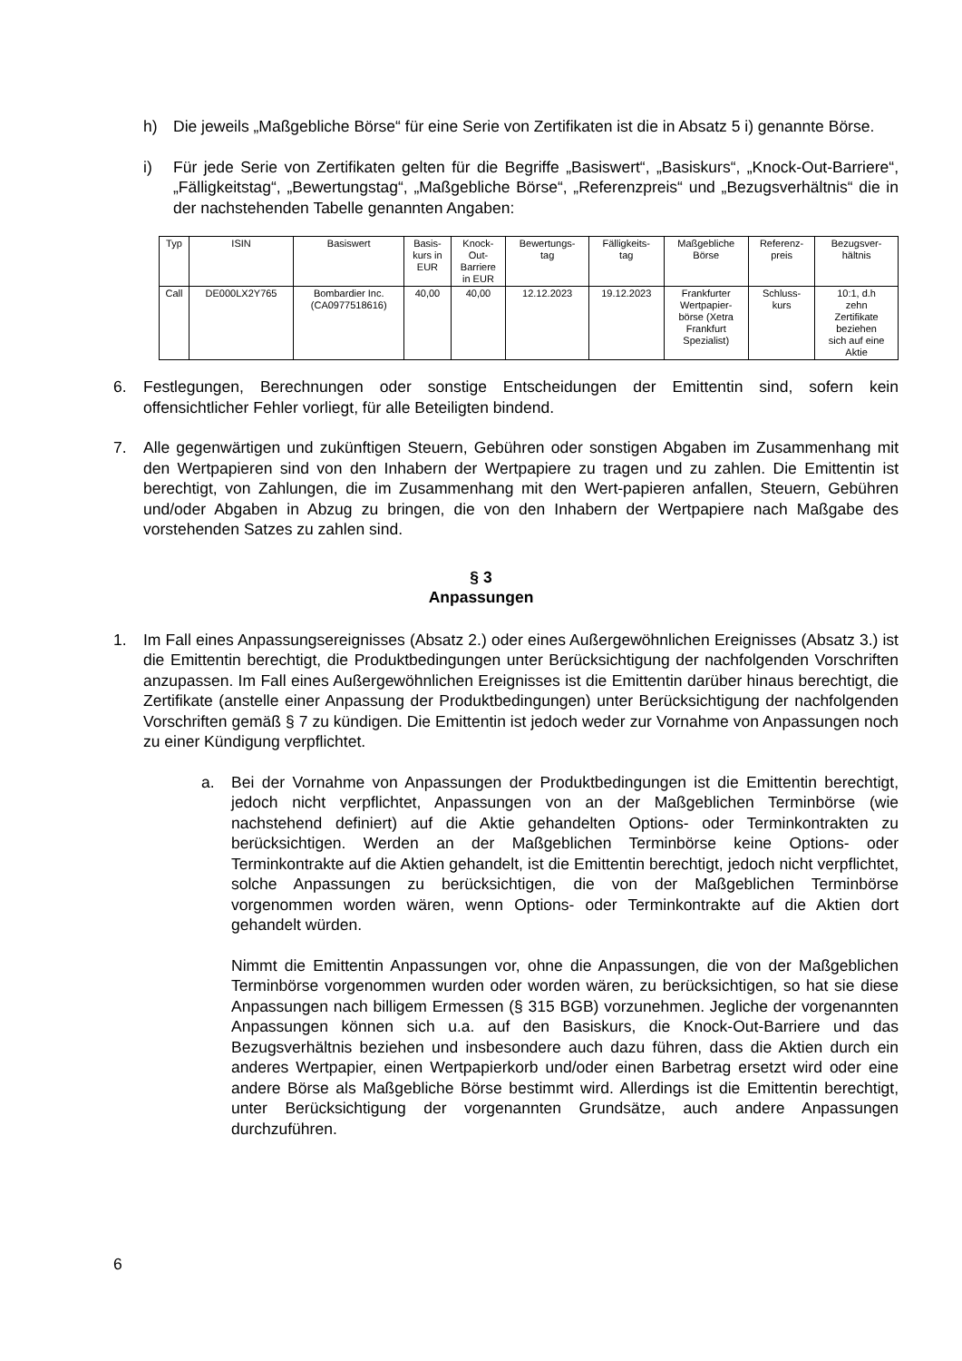h) Die jeweils „Maßgebliche Börse“ für eine Serie von Zertifikaten ist die in Absatz 5 i) genannte Börse.
i) Für jede Serie von Zertifikaten gelten für die Begriffe „Basiswert“, „Basiskurs“, „Knock-Out-Barriere“, „Fälligkeitstag“, „Bewertungstag“, „Maßgebliche Börse“, „Referenzpreis“ und „Bezugsverhältnis“ die in der nachstehenden Tabelle genannten Angaben:
| Typ | ISIN | Basiswert | Basis- kurs in EUR | Knock- Out- Barriere in EUR | Bewertungs- tag | Fälligkeits- tag | Maßgebliche Börse | Referenz- preis | Bezugsver- hältnis |
| --- | --- | --- | --- | --- | --- | --- | --- | --- | --- |
| Call | DE000LX2Y765 | Bombardier Inc. (CA0977518616) | 40,00 | 40,00 | 12.12.2023 | 19.12.2023 | Frankfurter Wertpapier- börse (Xetra Frankfurt Spezialist) | Schluss- kurs | 10:1, d.h zehn Zertifikate beziehen sich auf eine Aktie |
6. Festlegungen, Berechnungen oder sonstige Entscheidungen der Emittentin sind, sofern kein offensichtlicher Fehler vorliegt, für alle Beteiligten bindend.
7. Alle gegenwärtigen und zukünftigen Steuern, Gebühren oder sonstigen Abgaben im Zusammenhang mit den Wertpapieren sind von den Inhabern der Wertpapiere zu tragen und zu zahlen. Die Emittentin ist berechtigt, von Zahlungen, die im Zusammenhang mit den Wert-papieren anfallen, Steuern, Gebühren und/oder Abgaben in Abzug zu bringen, die von den Inhabern der Wertpapiere nach Maßgabe des vorstehenden Satzes zu zahlen sind.
§ 3
Anpassungen
1. Im Fall eines Anpassungsereignisses (Absatz 2.) oder eines Außergewöhnlichen Ereignisses (Absatz 3.) ist die Emittentin berechtigt, die Produktbedingungen unter Berücksichtigung der nachfolgenden Vorschriften anzupassen. Im Fall eines Außergewöhnlichen Ereignisses ist die Emittentin darüber hinaus berechtigt, die Zertifikate (anstelle einer Anpassung der Produktbedingungen) unter Berücksichtigung der nachfolgenden Vorschriften gemäß § 7 zu kündigen. Die Emittentin ist jedoch weder zur Vornahme von Anpassungen noch zu einer Kündigung verpflichtet.
a. Bei der Vornahme von Anpassungen der Produktbedingungen ist die Emittentin berechtigt, jedoch nicht verpflichtet, Anpassungen von an der Maßgeblichen Terminbörse (wie nachstehend definiert) auf die Aktie gehandelten Options- oder Terminkontrakten zu berücksichtigen. Werden an der Maßgeblichen Terminbörse keine Options- oder Terminkontrakte auf die Aktien gehandelt, ist die Emittentin berechtigt, jedoch nicht verpflichtet, solche Anpassungen zu berücksichtigen, die von der Maßgeblichen Terminbörse vorgenommen worden wären, wenn Options- oder Terminkontrakte auf die Aktien dort gehandelt würden.
Nimmt die Emittentin Anpassungen vor, ohne die Anpassungen, die von der Maßgeblichen Terminbörse vorgenommen wurden oder worden wären, zu berücksichtigen, so hat sie diese Anpassungen nach billigem Ermessen (§ 315 BGB) vorzunehmen. Jegliche der vorgenannten Anpassungen können sich u.a. auf den Basiskurs, die Knock-Out-Barriere und das Bezugsverhältnis beziehen und insbesondere auch dazu führen, dass die Aktien durch ein anderes Wertpapier, einen Wertpapierkorb und/oder einen Barbetrag ersetzt wird oder eine andere Börse als Maßgebliche Börse bestimmt wird. Allerdings ist die Emittentin berechtigt, unter Berücksichtigung der vorgenannten Grundsätze, auch andere Anpassungen durchzuführen.
6